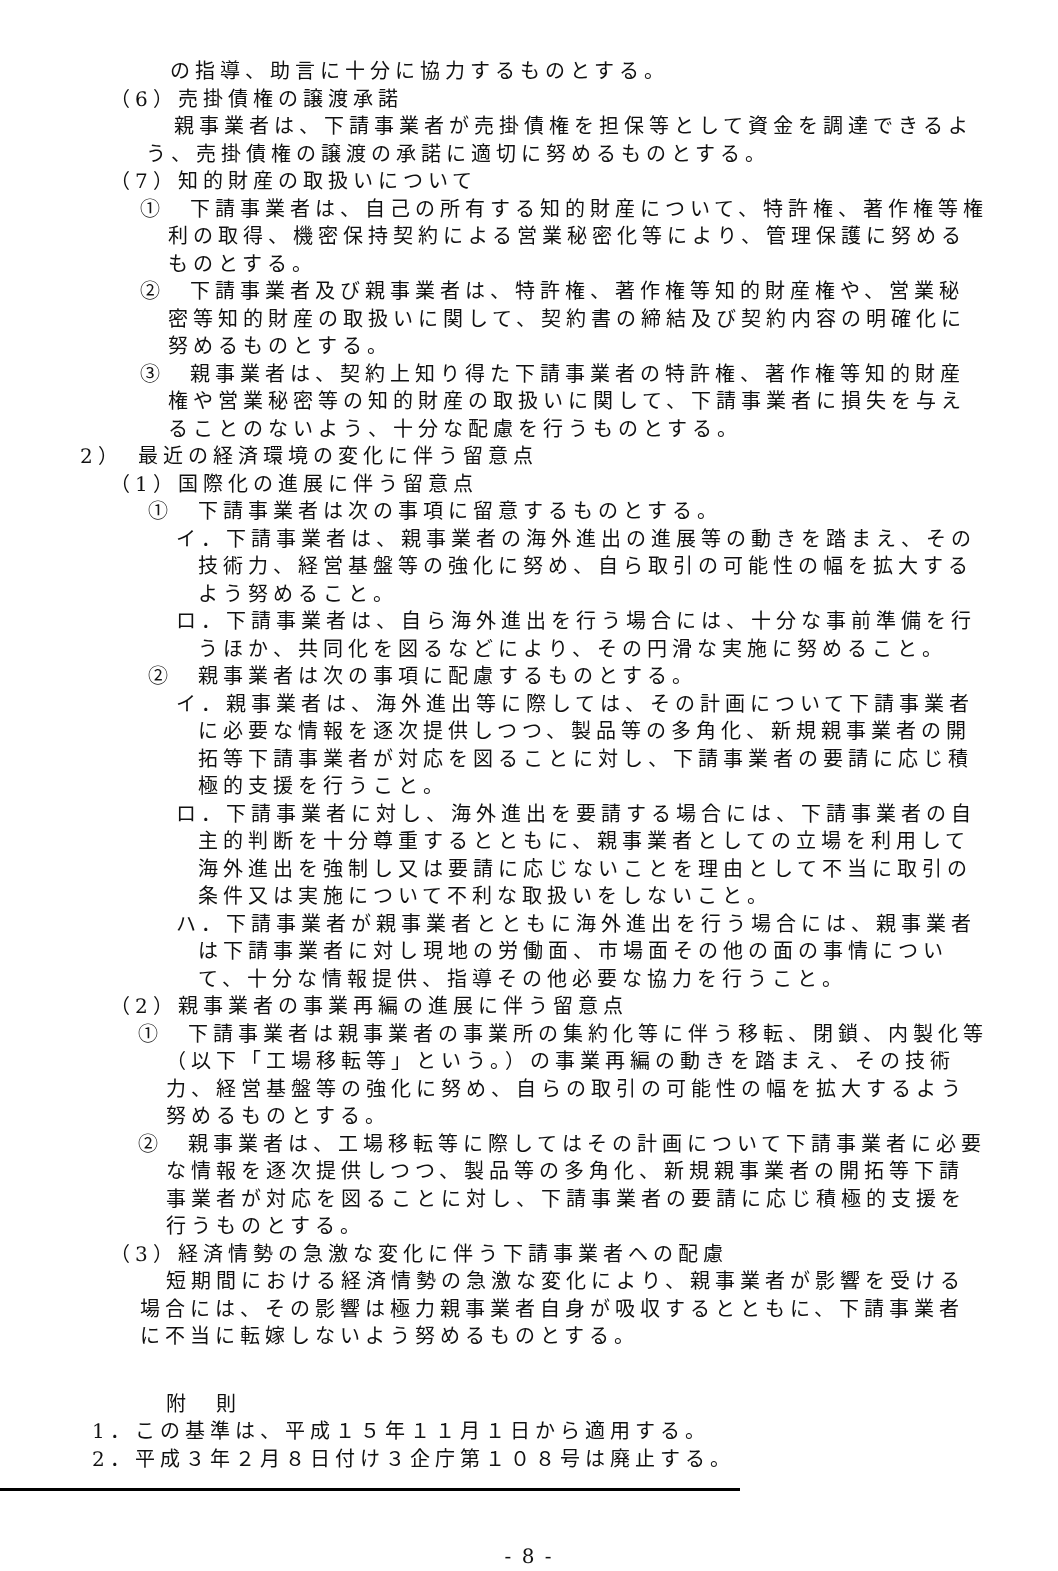の指導、助言に十分に協力するものとする。
（6）売掛債権の譲渡承諾
親事業者は、下請事業者が売掛債権を担保等として資金を調達できるよう、売掛債権の譲渡の承諾に適切に努めるものとする。
（7）知的財産の取扱いについて
①　下請事業者は、自己の所有する知的財産について、特許権、著作権等権利の取得、機密保持契約による営業秘密化等により、管理保護に努めるものとする。
②　下請事業者及び親事業者は、特許権、著作権等知的財産権や、営業秘密等知的財産の取扱いに関して、契約書の締結及び契約内容の明確化に努めるものとする。
③　親事業者は、契約上知り得た下請事業者の特許権、著作権等知的財産権や営業秘密等の知的財産の取扱いに関して、下請事業者に損失を与えることのないよう、十分な配慮を行うものとする。
2）　最近の経済環境の変化に伴う留意点
（1）国際化の進展に伴う留意点
①　下請事業者は次の事項に留意するものとする。
イ．下請事業者は、親事業者の海外進出の進展等の動きを踏まえ、その技術力、経営基盤等の強化に努め、自ら取引の可能性の幅を拡大するよう努めること。
ロ．下請事業者は、自ら海外進出を行う場合には、十分な事前準備を行うほか、共同化を図るなどにより、その円滑な実施に努めること。
②　親事業者は次の事項に配慮するものとする。
イ．親事業者は、海外進出等に際しては、その計画について下請事業者に必要な情報を逐次提供しつつ、製品等の多角化、新規親事業者の開拓等下請事業者が対応を図ることに対し、下請事業者の要請に応じ積極的支援を行うこと。
ロ．下請事業者に対し、海外進出を要請する場合には、下請事業者の自主的判断を十分尊重するとともに、親事業者としての立場を利用して海外進出を強制し又は要請に応じないことを理由として不当に取引の条件又は実施について不利な取扱いをしないこと。
ハ．下請事業者が親事業者とともに海外進出を行う場合には、親事業者は下請事業者に対し現地の労働面、市場面その他の面の事情について、十分な情報提供、指導その他必要な協力を行うこと。
（2）親事業者の事業再編の進展に伴う留意点
①　下請事業者は親事業者の事業所の集約化等に伴う移転、閉鎖、内製化等（以下「工場移転等」という。）の事業再編の動きを踏まえ、その技術力、経営基盤等の強化に努め、自らの取引の可能性の幅を拡大するよう努めるものとする。
②　親事業者は、工場移転等に際してはその計画について下請事業者に必要な情報を逐次提供しつつ、製品等の多角化、新規親事業者の開拓等下請事業者が対応を図ることに対し、下請事業者の要請に応じ積極的支援を行うものとする。
（3）経済情勢の急激な変化に伴う下請事業者への配慮
短期間における経済情勢の急激な変化により、親事業者が影響を受ける場合には、その影響は極力親事業者自身が吸収するとともに、下請事業者に不当に転嫁しないよう努めるものとする。
附　則
1．この基準は、平成１５年１１月１日から適用する。
2．平成３年２月８日付け３企庁第１０８号は廃止する。
- 8 -